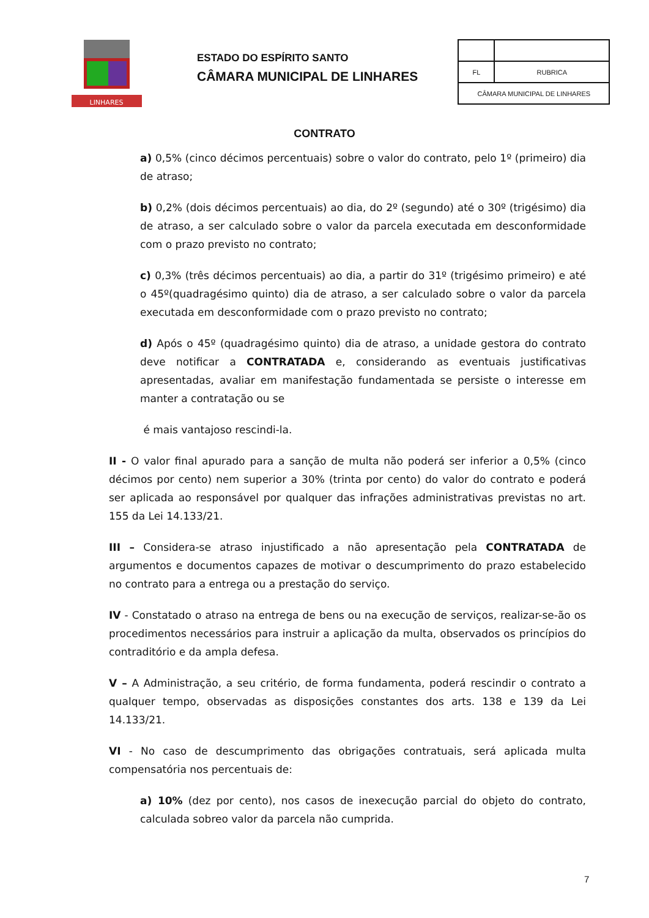LINHARES
ESTADO DO ESPÍRITO SANTO
CÂMARA MUNICIPAL DE LINHARES
| FL | RUBRICA |
| CÂMARA MUNICIPAL DE LINHARES | |
CONTRATO
a) 0,5% (cinco décimos percentuais) sobre o valor do contrato, pelo 1º (primeiro) dia de atraso;
b) 0,2% (dois décimos percentuais) ao dia, do 2º (segundo) até o 30º (trigésimo) dia de atraso, a ser calculado sobre o valor da parcela executada em desconformidade com o prazo previsto no contrato;
c) 0,3% (três décimos percentuais) ao dia, a partir do 31º (trigésimo primeiro) e até o 45º(quadragésimo quinto) dia de atraso, a ser calculado sobre o valor da parcela executada em desconformidade com o prazo previsto no contrato;
d) Após o 45º (quadragésimo quinto) dia de atraso, a unidade gestora do contrato deve notificar a CONTRATADA e, considerando as eventuais justificativas apresentadas, avaliar em manifestação fundamentada se persiste o interesse em manter a contratação ou se
é mais vantajoso rescindi-la.
II - O valor final apurado para a sanção de multa não poderá ser inferior a 0,5% (cinco décimos por cento) nem superior a 30% (trinta por cento) do valor do contrato e poderá ser aplicada ao responsável por qualquer das infrações administrativas previstas no art. 155 da Lei 14.133/21.
III – Considera-se atraso injustificado a não apresentação pela CONTRATADA de argumentos e documentos capazes de motivar o descumprimento do prazo estabelecido no contrato para a entrega ou a prestação do serviço.
IV - Constatado o atraso na entrega de bens ou na execução de serviços, realizar-se-ão os procedimentos necessários para instruir a aplicação da multa, observados os princípios do contraditório e da ampla defesa.
V – A Administração, a seu critério, de forma fundamenta, poderá rescindir o contrato a qualquer tempo, observadas as disposições constantes dos arts. 138 e 139 da Lei 14.133/21.
VI - No caso de descumprimento das obrigações contratuais, será aplicada multa compensatória nos percentuais de:
a) 10% (dez por cento), nos casos de inexecução parcial do objeto do contrato, calculada sobreo valor da parcela não cumprida.
7